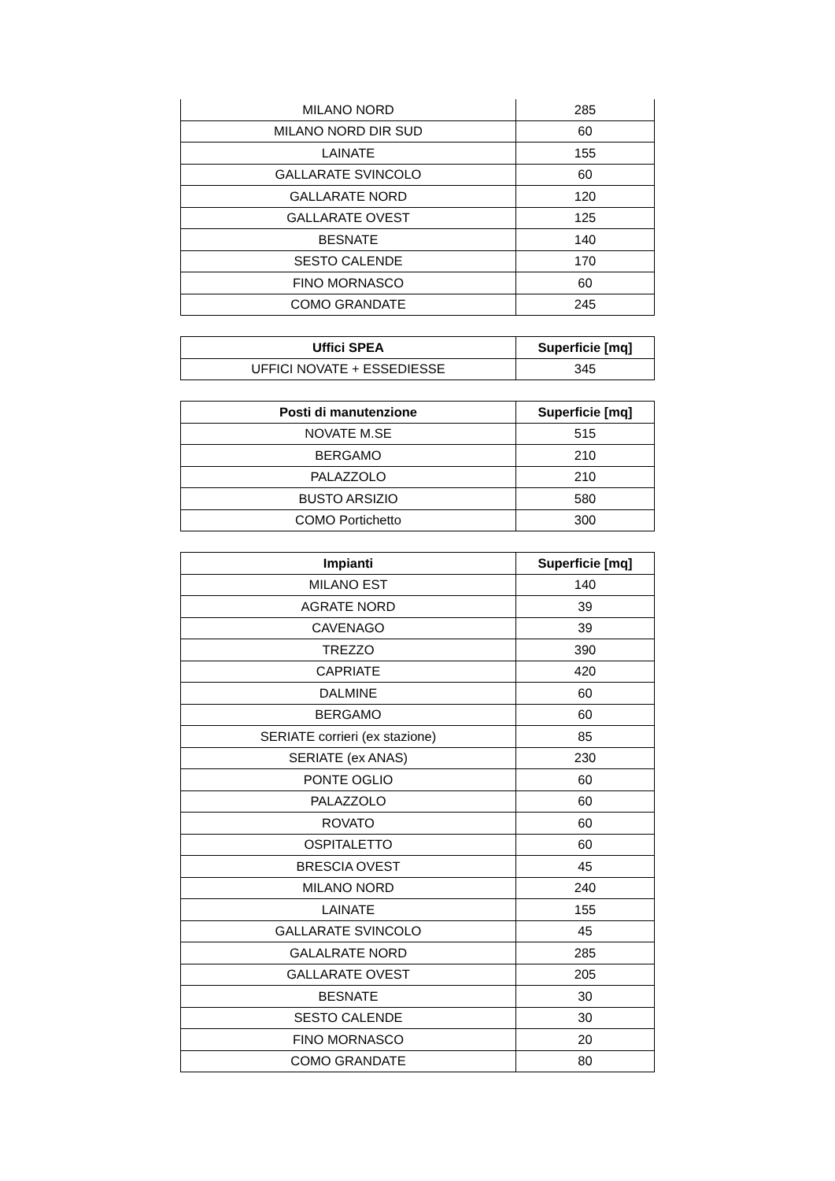| MILANO NORD | 285 |
| MILANO NORD DIR SUD | 60 |
| LAINATE | 155 |
| GALLARATE SVINCOLO | 60 |
| GALLARATE NORD | 120 |
| GALLARATE OVEST | 125 |
| BESNATE | 140 |
| SESTO CALENDE | 170 |
| FINO MORNASCO | 60 |
| COMO GRANDATE | 245 |
| Uffici SPEA | Superficie [mq] |
| --- | --- |
| UFFICI NOVATE + ESSEDIESSE | 345 |
| Posti di manutenzione | Superficie [mq] |
| --- | --- |
| NOVATE M.SE | 515 |
| BERGAMO | 210 |
| PALAZZOLO | 210 |
| BUSTO ARSIZIO | 580 |
| COMO Portichetto | 300 |
| Impianti | Superficie [mq] |
| --- | --- |
| MILANO EST | 140 |
| AGRATE NORD | 39 |
| CAVENAGO | 39 |
| TREZZO | 390 |
| CAPRIATE | 420 |
| DALMINE | 60 |
| BERGAMO | 60 |
| SERIATE corrieri (ex stazione) | 85 |
| SERIATE (ex ANAS) | 230 |
| PONTE OGLIO | 60 |
| PALAZZOLO | 60 |
| ROVATO | 60 |
| OSPITALETTO | 60 |
| BRESCIA OVEST | 45 |
| MILANO NORD | 240 |
| LAINATE | 155 |
| GALLARATE SVINCOLO | 45 |
| GALALRATE NORD | 285 |
| GALLARATE OVEST | 205 |
| BESNATE | 30 |
| SESTO CALENDE | 30 |
| FINO MORNASCO | 20 |
| COMO GRANDATE | 80 |